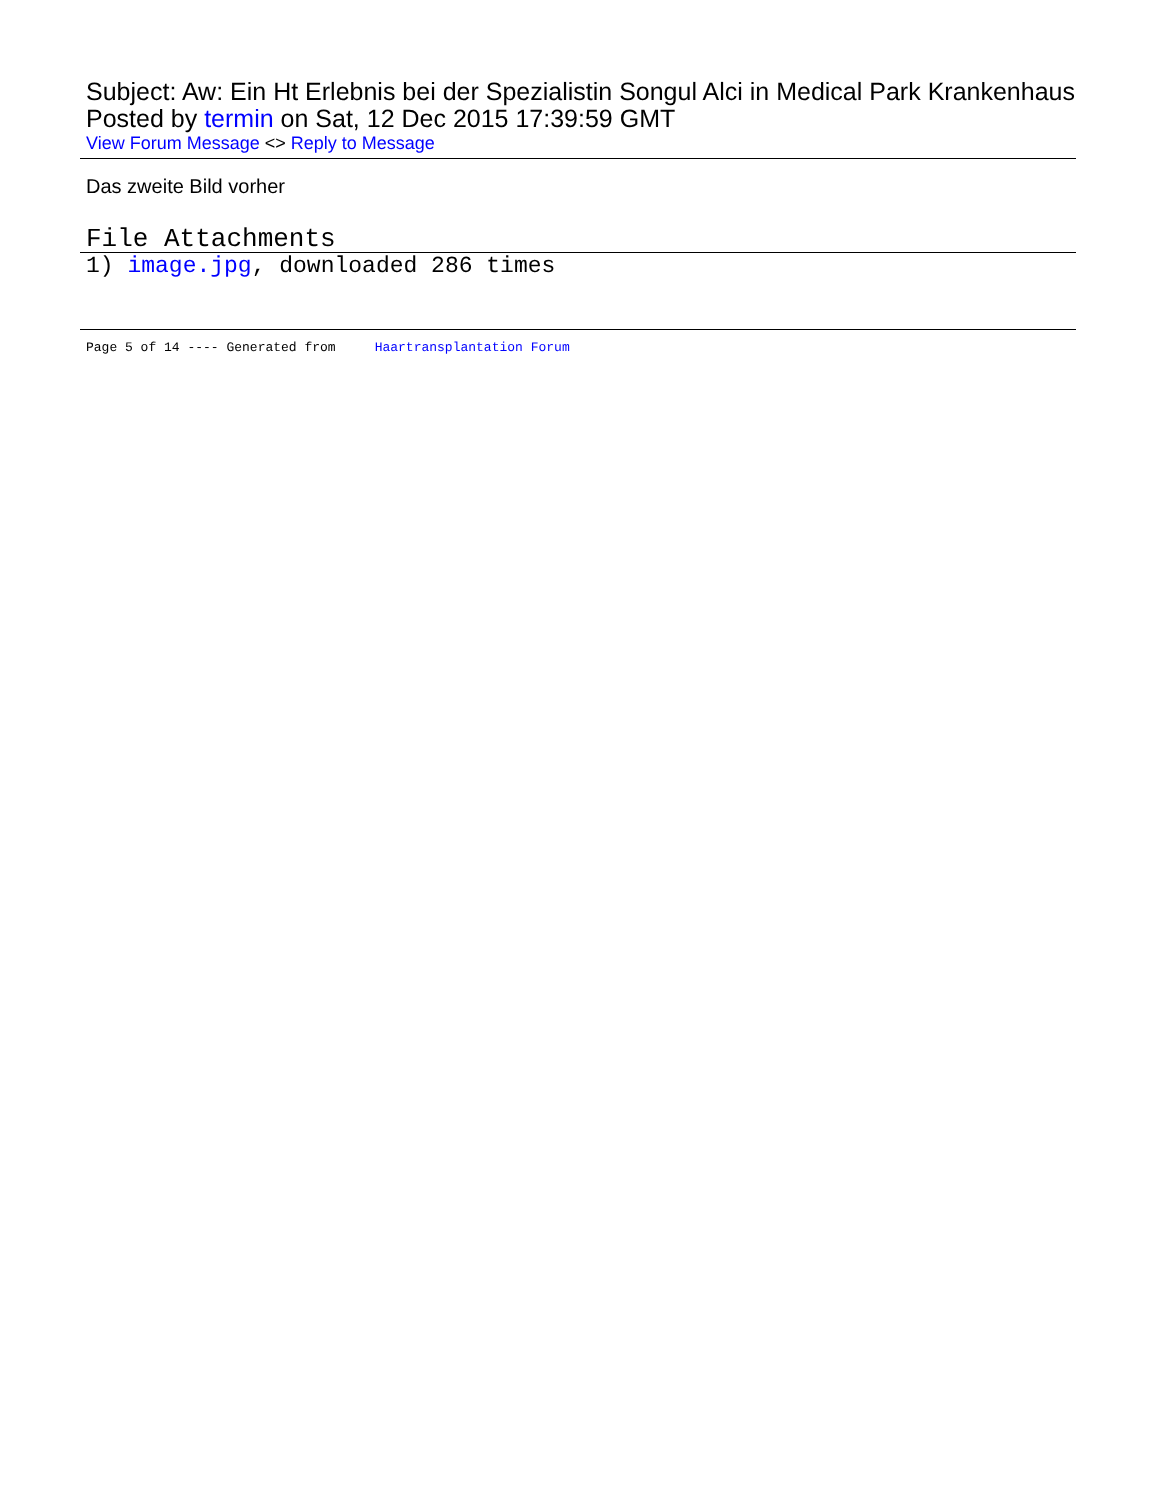Subject: Aw: Ein Ht Erlebnis bei der Spezialistin Songul Alci in Medical Park Krankenhaus
Posted by termin on Sat, 12 Dec 2015 17:39:59 GMT
View Forum Message <> Reply to Message
Das zweite Bild vorher
File Attachments
1) image.jpg, downloaded 286 times
Page 5 of 14 ---- Generated from Haartransplantation Forum